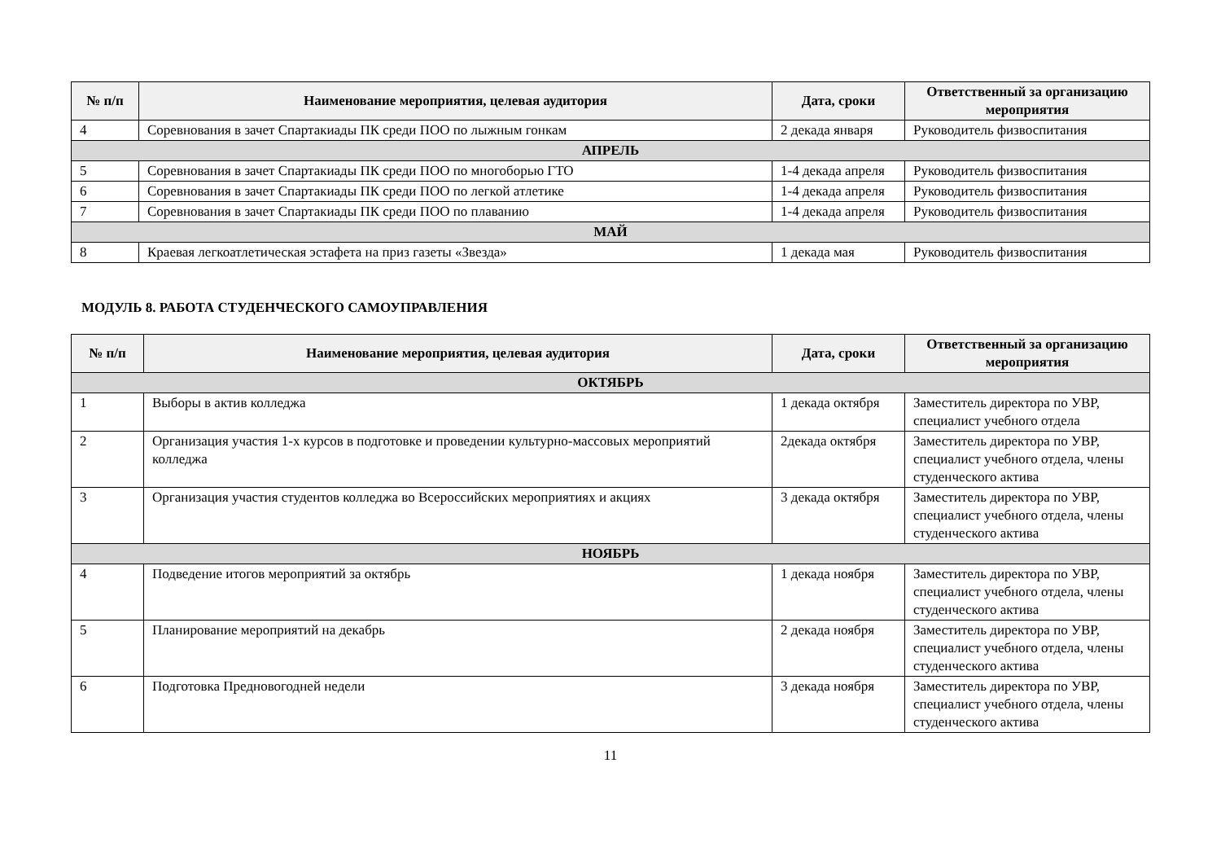| № п/п | Наименование мероприятия, целевая аудитория | Дата, сроки | Ответственный за организацию мероприятия |
| --- | --- | --- | --- |
| 4 | Соревнования в зачет Спартакиады ПК среди ПОО по лыжным гонкам | 2 декада января | Руководитель физвоспитания |
| АПРЕЛЬ | | | |
| 5 | Соревнования в зачет Спартакиады ПК среди ПОО по многоборью ГТО | 1-4 декада апреля | Руководитель физвоспитания |
| 6 | Соревнования в зачет Спартакиады ПК среди ПОО по легкой атлетике | 1-4 декада апреля | Руководитель физвоспитания |
| 7 | Соревнования в зачет Спартакиады ПК среди ПОО по плаванию | 1-4 декада апреля | Руководитель физвоспитания |
| МАЙ | | | |
| 8 | Краевая легкоатлетическая эстафета на приз газеты «Звезда» | 1 декада мая | Руководитель физвоспитания |
МОДУЛЬ 8. РАБОТА СТУДЕНЧЕСКОГО САМОУПРАВЛЕНИЯ
| № п/п | Наименование мероприятия, целевая аудитория | Дата, сроки | Ответственный за организацию мероприятия |
| --- | --- | --- | --- |
| ОКТЯБРЬ | | | |
| 1 | Выборы в актив колледжа | 1 декада октября | Заместитель директора по УВР, специалист учебного отдела |
| 2 | Организация участия 1-х курсов в подготовке и проведении культурно-массовых мероприятий колледжа | 2декада октября | Заместитель директора по УВР, специалист учебного отдела, члены студенческого актива |
| 3 | Организация участия студентов колледжа во Всероссийских мероприятиях и акциях | 3 декада октября | Заместитель директора по УВР, специалист учебного отдела, члены студенческого актива |
| НОЯБРЬ | | | |
| 4 | Подведение итогов мероприятий за октябрь | 1 декада ноября | Заместитель директора по УВР, специалист учебного отдела, члены студенческого актива |
| 5 | Планирование мероприятий на декабрь | 2 декада ноября | Заместитель директора по УВР, специалист учебного отдела, члены студенческого актива |
| 6 | Подготовка Предновогодней недели | 3 декада ноября | Заместитель директора по УВР, специалист учебного отдела, члены студенческого актива |
11